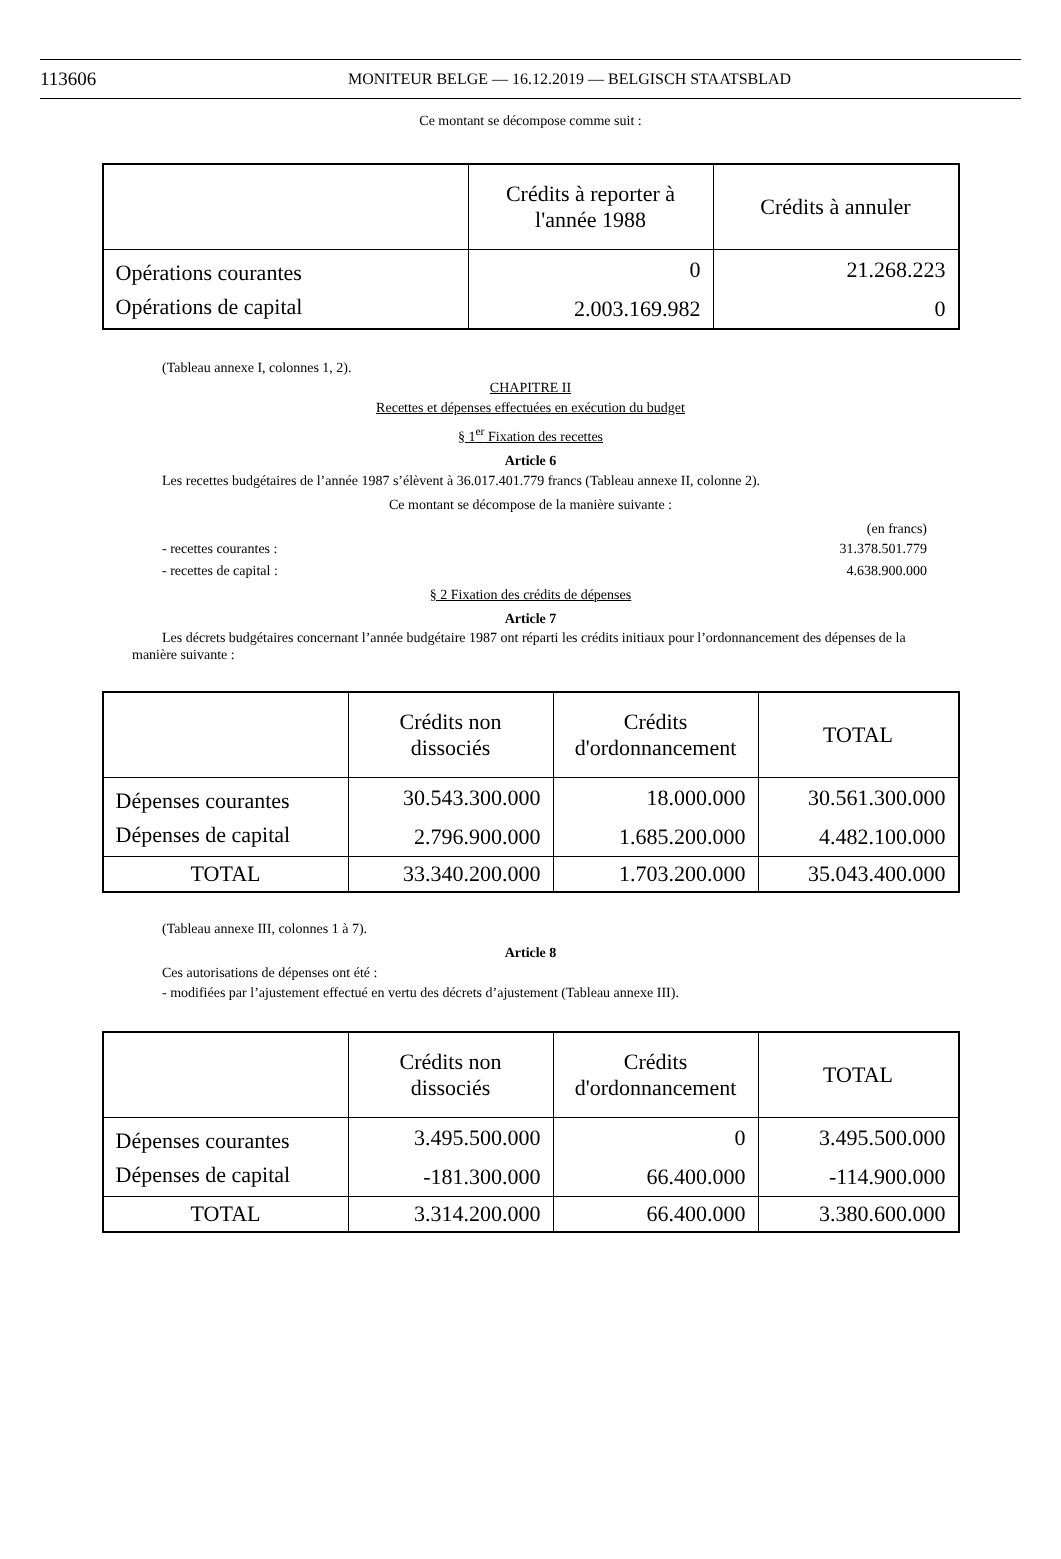113606 MONITEUR BELGE — 16.12.2019 — BELGISCH STAATSBLAD
Ce montant se décompose comme suit :
| | Crédits à reporter à l'année 1988 | Crédits à annuler |
| --- | --- | --- |
| Opérations courantes | 0 | 21.268.223 |
| Opérations de capital | 2.003.169.982 | 0 |
(Tableau annexe I, colonnes 1, 2).
CHAPITRE II
Recettes et dépenses effectuées en exécution du budget
§ 1<sup>er</sup> Fixation des recettes
Article 6
Les recettes budgétaires de l’année 1987 s’élèvent à 36.017.401.779 francs (Tableau annexe II, colonne 2).
Ce montant se décompose de la manière suivante :
(en francs)
- recettes courantes : 31.378.501.779
- recettes de capital : 4.638.900.000
§ 2 Fixation des crédits de dépenses
Article 7
Les décrets budgétaires concernant l’année budgétaire 1987 ont réparti les crédits initiaux pour l’ordonnancement des dépenses de la manière suivante :
| | Crédits non dissociés | Crédits d'ordonnancement | TOTAL |
| --- | --- | --- | --- |
| Dépenses courantes | 30.543.300.000 | 18.000.000 | 30.561.300.000 |
| Dépenses de capital | 2.796.900.000 | 1.685.200.000 | 4.482.100.000 |
| TOTAL | 33.340.200.000 | 1.703.200.000 | 35.043.400.000 |
(Tableau annexe III, colonnes 1 à 7).
Article 8
Ces autorisations de dépenses ont été :
- modifiées par l’ajustement effectué en vertu des décrets d’ajustement (Tableau annexe III).
| | Crédits non dissociés | Crédits d'ordonnancement | TOTAL |
| --- | --- | --- | --- |
| Dépenses courantes | 3.495.500.000 | 0 | 3.495.500.000 |
| Dépenses de capital | -181.300.000 | 66.400.000 | -114.900.000 |
| TOTAL | 3.314.200.000 | 66.400.000 | 3.380.600.000 |